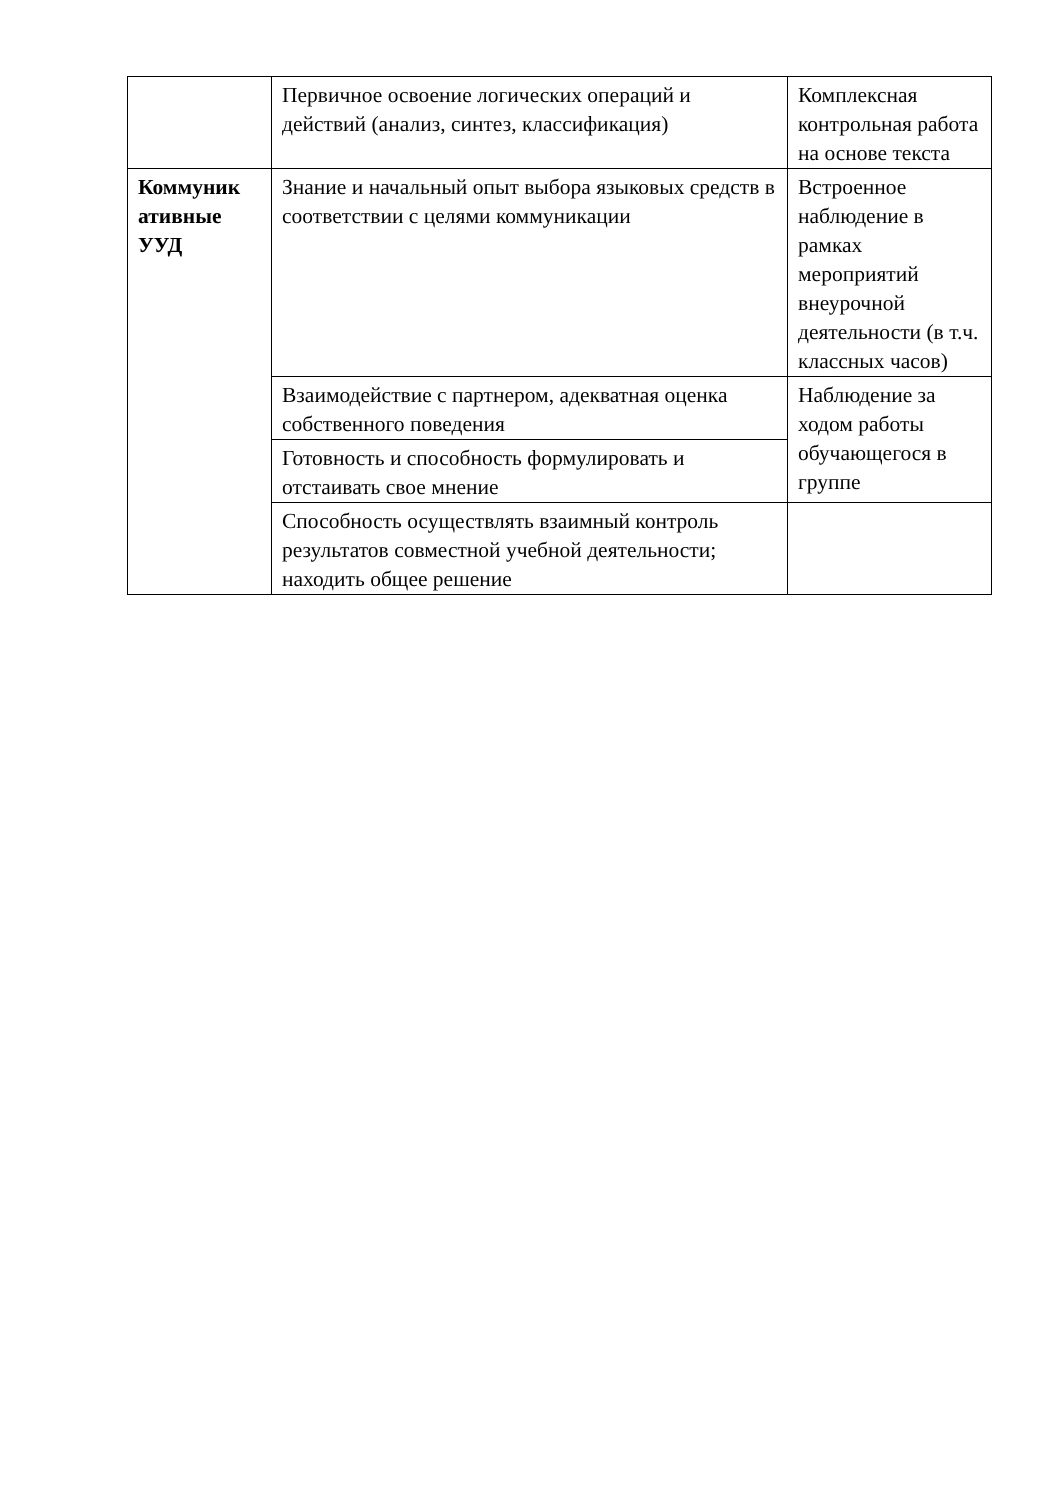| | Первичное освоение логических операций и действий (анализ, синтез, классификация) | Комплексная контрольная работа на основе текста |
| Коммуник ативные УУД | Знание и начальный опыт выбора языковых средств в соответствии с целями коммуникации | Встроенное наблюдение в рамках мероприятий внеурочной деятельности (в т.ч. классных часов) |
| | Взаимодействие с партнером, адекватная оценка собственного поведения | Наблюдение за ходом работы обучающегося в группе |
| | Готовность и способность формулировать и отстаивать свое мнение | |
| | Способность осуществлять взаимный контроль результатов совместной учебной деятельности; находить общее решение | |